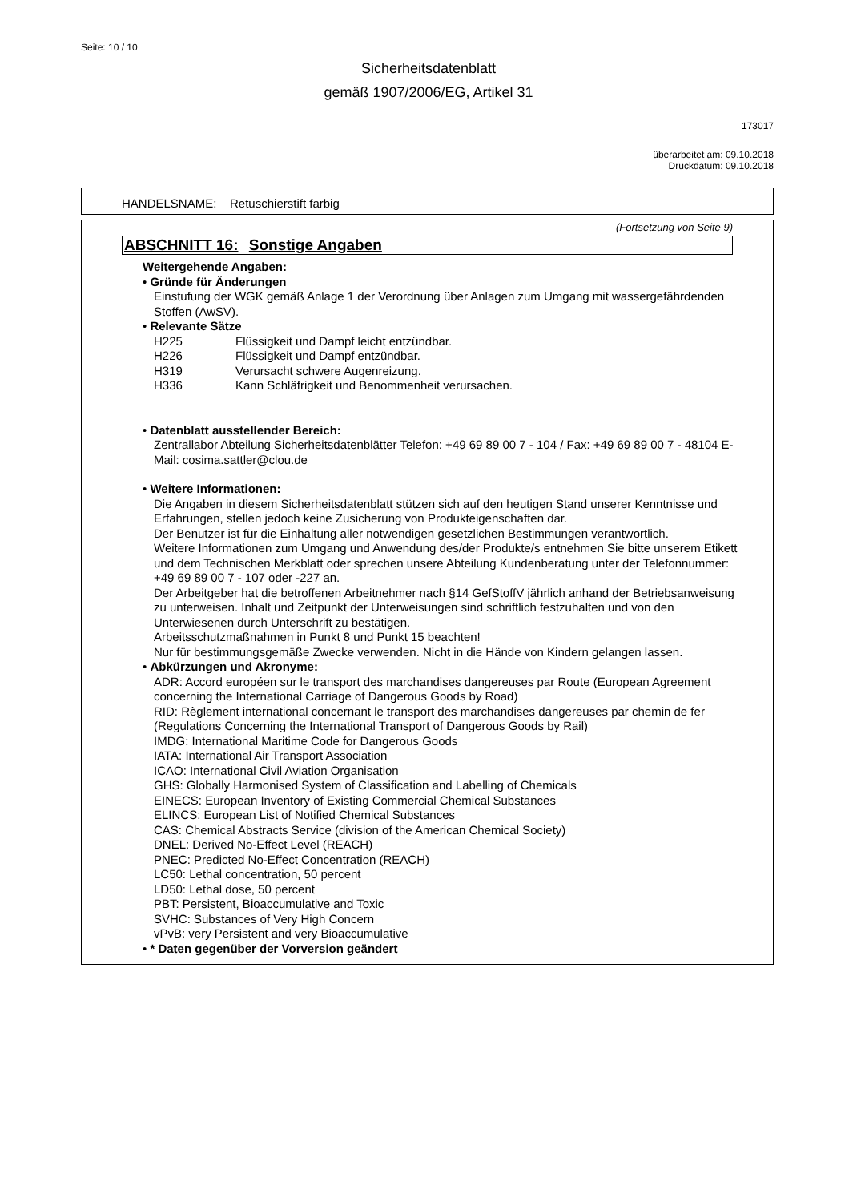Seite: 10 / 10
Sicherheitsdatenblatt
gemäß 1907/2006/EG, Artikel 31
173017
überarbeitet am: 09.10.2018
Druckdatum: 09.10.2018
HANDELSNAME: Retuschierstift farbig
(Fortsetzung von Seite 9)
ABSCHNITT 16: Sonstige Angaben
Weitergehende Angaben:
• Gründe für Änderungen
Einstufung der WGK gemäß Anlage 1 der Verordnung über Anlagen zum Umgang mit wassergefährdenden Stoffen (AwSV).
• Relevante Sätze
H225 Flüssigkeit und Dampf leicht entzündbar.
H226 Flüssigkeit und Dampf entzündbar.
H319 Verursacht schwere Augenreizung.
H336 Kann Schläfrigkeit und Benommenheit verursachen.
• Datenblatt ausstellender Bereich:
Zentrallabor Abteilung Sicherheitsdatenblätter Telefon: +49 69 89 00 7 - 104 / Fax: +49 69 89 00 7 - 48104 E-Mail: cosima.sattler@clou.de
• Weitere Informationen:
Die Angaben in diesem Sicherheitsdatenblatt stützen sich auf den heutigen Stand unserer Kenntnisse und Erfahrungen, stellen jedoch keine Zusicherung von Produkteigenschaften dar.
Der Benutzer ist für die Einhaltung aller notwendigen gesetzlichen Bestimmungen verantwortlich.
Weitere Informationen zum Umgang und Anwendung des/der Produkte/s entnehmen Sie bitte unserem Etikett und dem Technischen Merkblatt oder sprechen unsere Abteilung Kundenberatung unter der Telefonnummer: +49 69 89 00 7 - 107 oder -227 an.
Der Arbeitgeber hat die betroffenen Arbeitnehmer nach §14 GefStoffV jährlich anhand der Betriebsanweisung zu unterweisen. Inhalt und Zeitpunkt der Unterweisungen sind schriftlich festzuhalten und von den Unterwiesenen durch Unterschrift zu bestätigen.
Arbeitsschutzmaßnahmen in Punkt 8 und Punkt 15 beachten!
Nur für bestimmungsgemäße Zwecke verwenden. Nicht in die Hände von Kindern gelangen lassen.
• Abkürzungen und Akronyme:
ADR: Accord européen sur le transport des marchandises dangereuses par Route (European Agreement concerning the International Carriage of Dangerous Goods by Road)
RID: Règlement international concernant le transport des marchandises dangereuses par chemin de fer (Regulations Concerning the International Transport of Dangerous Goods by Rail)
IMDG: International Maritime Code for Dangerous Goods
IATA: International Air Transport Association
ICAO: International Civil Aviation Organisation
GHS: Globally Harmonised System of Classification and Labelling of Chemicals
EINECS: European Inventory of Existing Commercial Chemical Substances
ELINCS: European List of Notified Chemical Substances
CAS: Chemical Abstracts Service (division of the American Chemical Society)
DNEL: Derived No-Effect Level (REACH)
PNEC: Predicted No-Effect Concentration (REACH)
LC50: Lethal concentration, 50 percent
LD50: Lethal dose, 50 percent
PBT: Persistent, Bioaccumulative and Toxic
SVHC: Substances of Very High Concern
vPvB: very Persistent and very Bioaccumulative
• * Daten gegenüber der Vorversion geändert